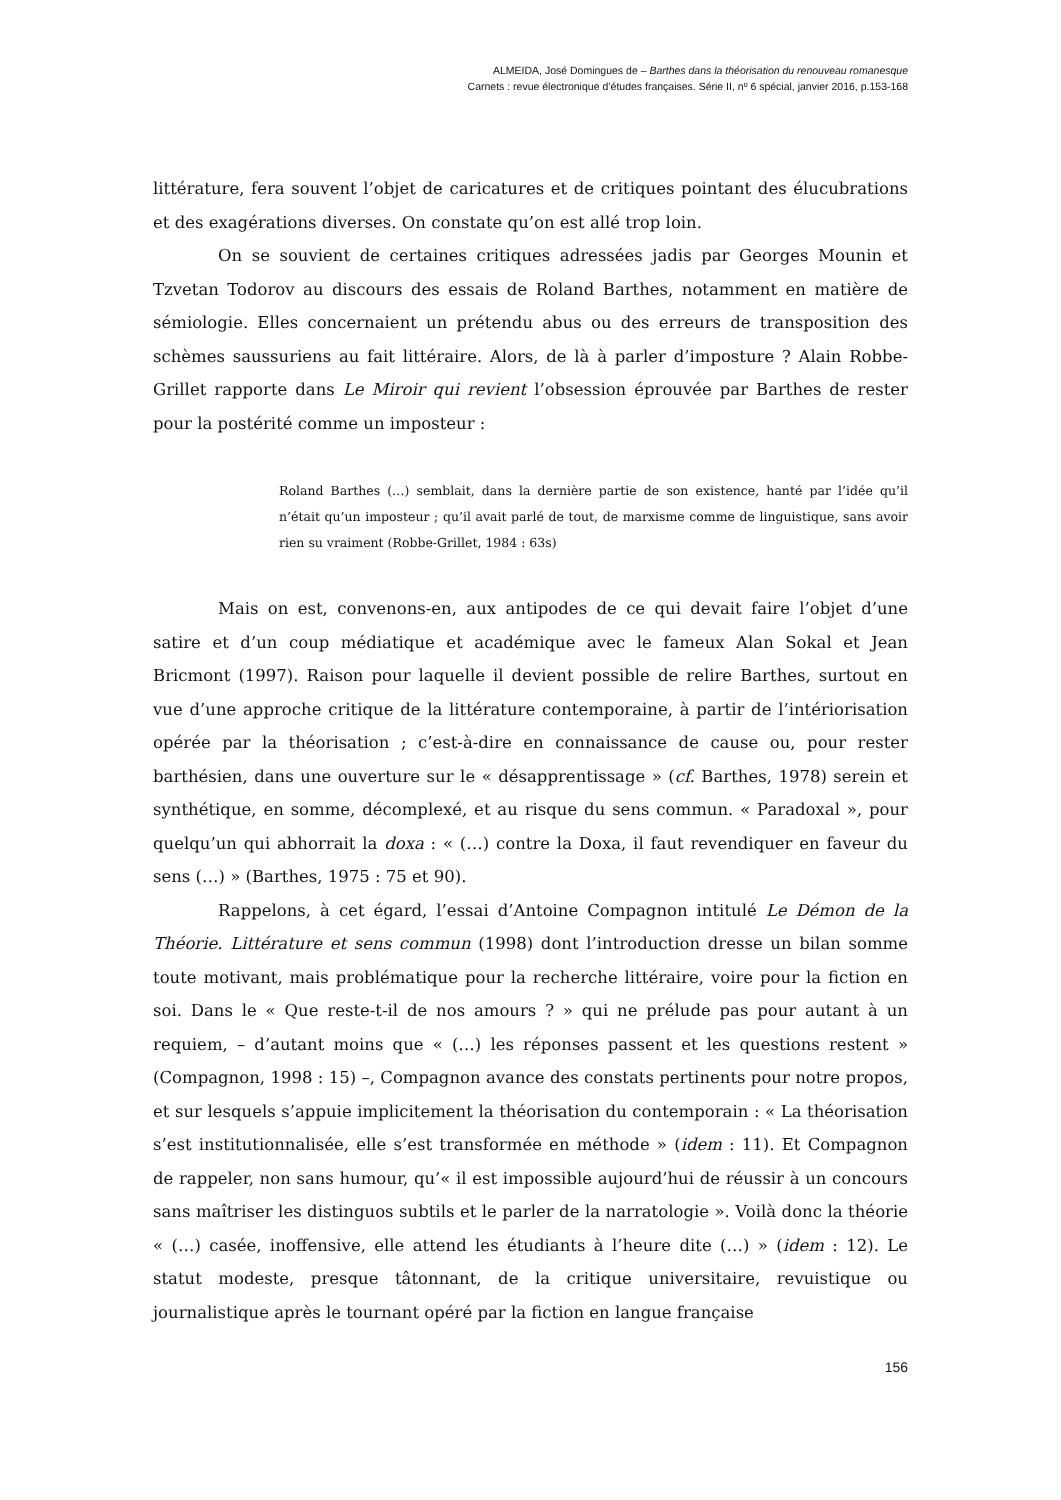ALMEIDA, José Domingues de – Barthes dans la théorisation du renouveau romanesque
Carnets : revue électronique d’études françaises. Série II, nº 6 spécial, janvier 2016, p.153-168
littérature, fera souvent l’objet de caricatures et de critiques pointant des élucubrations et des exagérations diverses. On constate qu’on est allé trop loin.
On se souvient de certaines critiques adressées jadis par Georges Mounin et Tzvetan Todorov au discours des essais de Roland Barthes, notamment en matière de sémiologie. Elles concernaient un prétendu abus ou des erreurs de transposition des schèmes saussuriens au fait littéraire. Alors, de là à parler d’imposture ? Alain Robbe-Grillet rapporte dans Le Miroir qui revient l’obsession éprouvée par Barthes de rester pour la postérité comme un imposteur :
Roland Barthes (…) semblait, dans la dernière partie de son existence, hanté par l’idée qu’il n’était qu’un imposteur ; qu’il avait parlé de tout, de marxisme comme de linguistique, sans avoir rien su vraiment (Robbe-Grillet, 1984 : 63s)
Mais on est, convenons-en, aux antipodes de ce qui devait faire l’objet d’une satire et d’un coup médiatique et académique avec le fameux Alan Sokal et Jean Bricmont (1997). Raison pour laquelle il devient possible de relire Barthes, surtout en vue d’une approche critique de la littérature contemporaine, à partir de l’intériorisation opérée par la théorisation ; c’est-à-dire en connaissance de cause ou, pour rester barthésien, dans une ouverture sur le « désapprentissage » (cf. Barthes, 1978) serein et synthétique, en somme, décomplexé, et au risque du sens commun. « Paradoxal », pour quelqu’un qui abhorrait la doxa : « (…) contre la Doxa, il faut revendiquer en faveur du sens (…) » (Barthes, 1975 : 75 et 90).
Rappelons, à cet égard, l’essai d’Antoine Compagnon intitulé Le Démon de la Théorie. Littérature et sens commun (1998) dont l’introduction dresse un bilan somme toute motivant, mais problématique pour la recherche littéraire, voire pour la fiction en soi. Dans le « Que reste-t-il de nos amours ? » qui ne prélude pas pour autant à un requiem, – d’autant moins que « (…) les réponses passent et les questions restent » (Compagnon, 1998 : 15) –, Compagnon avance des constats pertinents pour notre propos, et sur lesquels s’appuie implicitement la théorisation du contemporain : « La théorisation s’est institutionnalisée, elle s’est transformée en méthode » (idem : 11). Et Compagnon de rappeler, non sans humour, qu’« il est impossible aujourd’hui de réussir à un concours sans maîtriser les distinguos subtils et le parler de la narratologie ». Voilà donc la théorie « (…) casée, inoffensive, elle attend les étudiants à l’heure dite (…) » (idem : 12). Le statut modeste, presque tâtonnant, de la critique universitaire, revuistique ou journalistique après le tournant opéré par la fiction en langue française
156